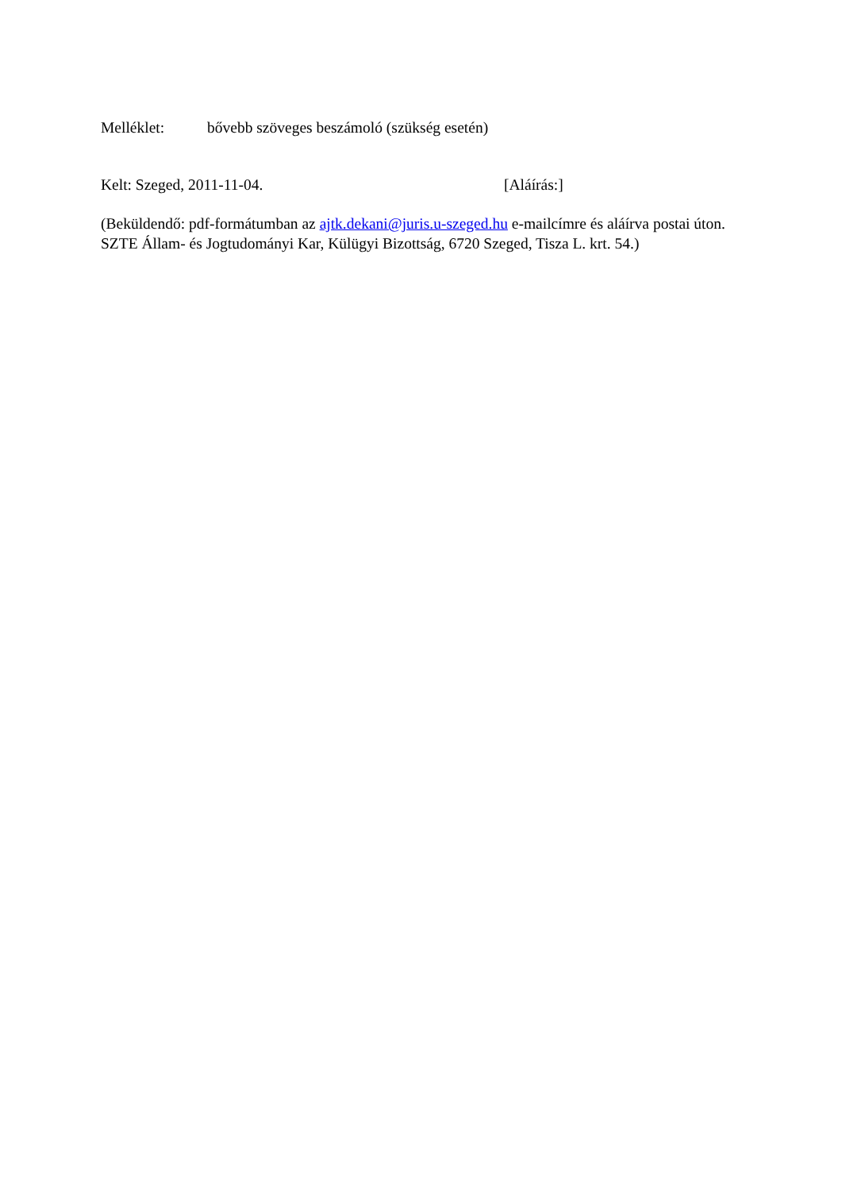Melléklet: bővebb szöveges beszámoló (szükség esetén)
Kelt: Szeged, 2011-11-04. [Aláírás:]
(Beküldendő: pdf-formátumban az ajtk.dekani@juris.u-szeged.hu e-mailcímre és aláírva postai úton. SZTE Állam- és Jogtudományi Kar, Külügyi Bizottság, 6720 Szeged, Tisza L. krt. 54.)